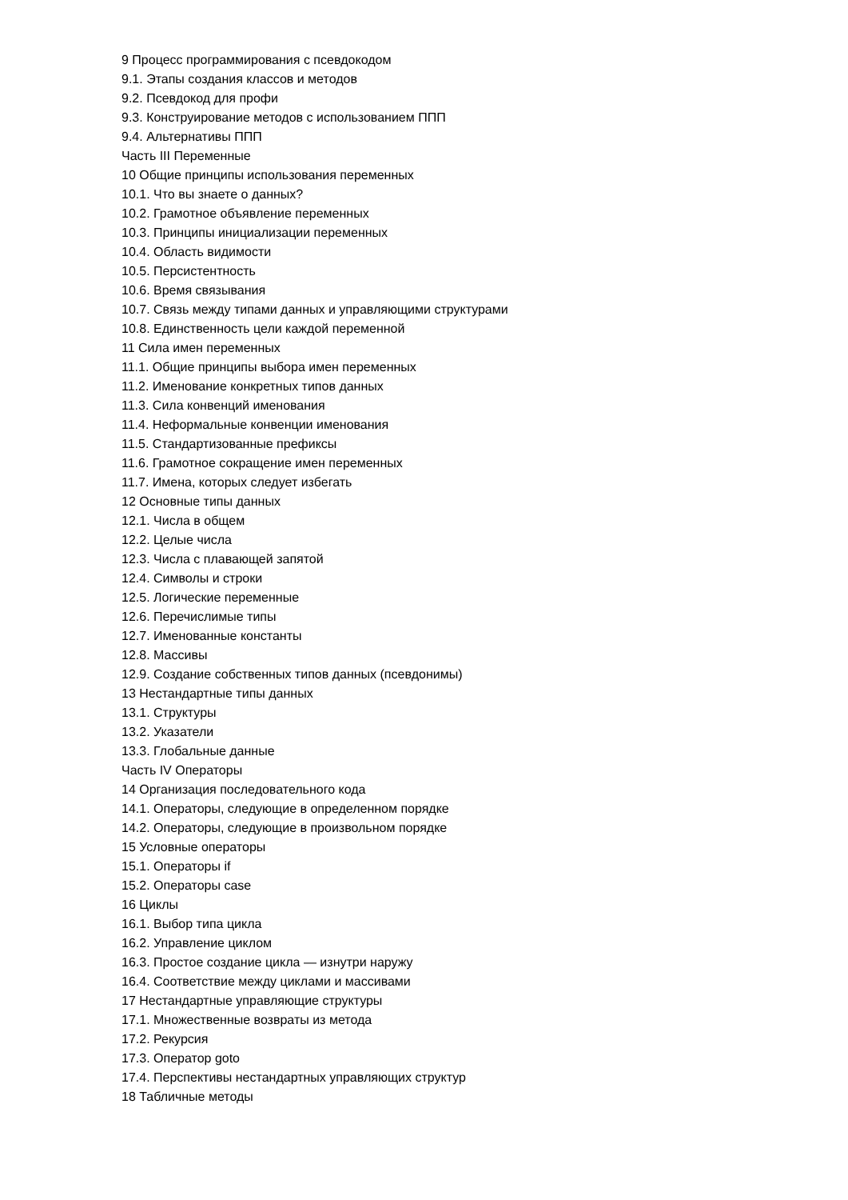9 Процесс программирования с псевдокодом
9.1. Этапы создания классов и методов
9.2. Псевдокод для профи
9.3. Конструирование методов с использованием ППП
9.4. Альтернативы ППП
Часть III Переменные
10 Общие принципы использования переменных
10.1. Что вы знаете о данных?
10.2. Грамотное объявление переменных
10.3. Принципы инициализации переменных
10.4. Область видимости
10.5. Персистентность
10.6. Время связывания
10.7. Связь между типами данных и управляющими структурами
10.8. Единственность цели каждой переменной
11 Сила имен переменных
11.1. Общие принципы выбора имен переменных
11.2. Именование конкретных типов данных
11.3. Сила конвенций именования
11.4. Неформальные конвенции именования
11.5. Стандартизованные префиксы
11.6. Грамотное сокращение имен переменных
11.7. Имена, которых следует избегать
12 Основные типы данных
12.1. Числа в общем
12.2. Целые числа
12.3. Числа с плавающей запятой
12.4. Символы и строки
12.5. Логические переменные
12.6. Перечислимые типы
12.7. Именованные константы
12.8. Массивы
12.9. Создание собственных типов данных (псевдонимы)
13 Нестандартные типы данных
13.1. Структуры
13.2. Указатели
13.3. Глобальные данные
Часть IV Операторы
14 Организация последовательного кода
14.1. Операторы, следующие в определенном порядке
14.2. Операторы, следующие в произвольном порядке
15 Условные операторы
15.1. Операторы if
15.2. Операторы case
16 Циклы
16.1. Выбор типа цикла
16.2. Управление циклом
16.3. Простое создание цикла — изнутри наружу
16.4. Соответствие между циклами и массивами
17 Нестандартные управляющие структуры
17.1. Множественные возвраты из метода
17.2. Рекурсия
17.3. Оператор goto
17.4. Перспективы нестандартных управляющих структур
18 Табличные методы